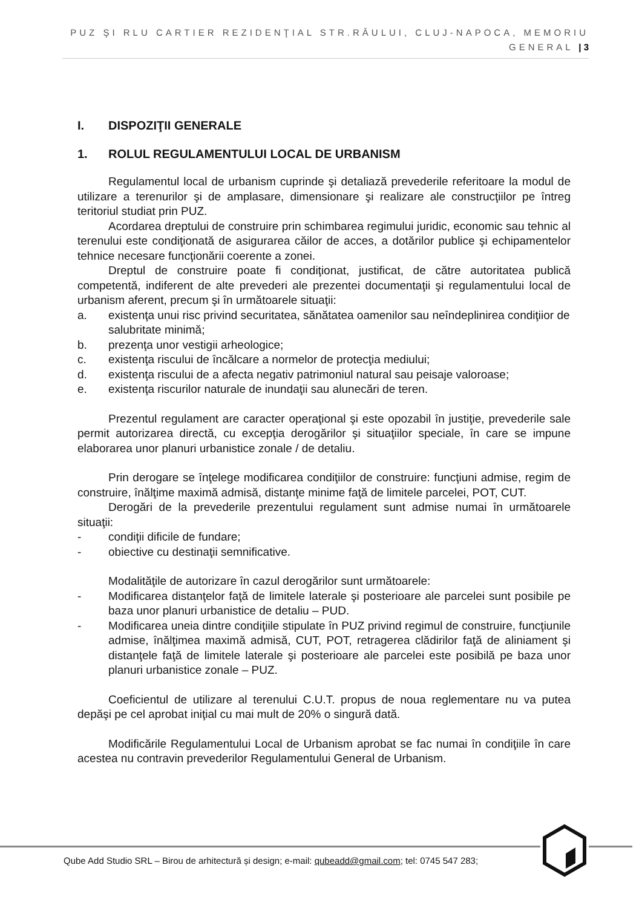PUZ ŞI RLU CARTIER REZIDENŢIAL STR.RÂULUI, CLUJ-NAPOCA, MEMORIU GENERAL | 3
I. DISPOZIŢII GENERALE
1. ROLUL REGULAMENTULUI LOCAL DE URBANISM
Regulamentul local de urbanism cuprinde şi detaliază prevederile referitoare la modul de utilizare a terenurilor şi de amplasare, dimensionare şi realizare ale construcţiilor pe întreg teritoriul studiat prin PUZ.
Acordarea dreptului de construire prin schimbarea regimului juridic, economic sau tehnic al terenului este condiţionată de asigurarea căilor de acces, a dotărilor publice şi echipamentelor tehnice necesare funcţionării coerente a zonei.
Dreptul de construire poate fi condiţionat, justificat, de către autoritatea publică competentă, indiferent de alte prevederi ale prezentei documentaţii şi regulamentului local de urbanism aferent, precum şi în următoarele situaţii:
a. existenţa unui risc privind securitatea, sănătatea oamenilor sau neîndeplinirea condiţiior de salubritate minimă;
b. prezenţa unor vestigii arheologice;
c. existenţa riscului de încălcare a normelor de protecţia mediului;
d. existenţa riscului de a afecta negativ patrimoniul natural sau peisaje valoroase;
e. existenţa riscurilor naturale de inundaţii sau alunecări de teren.
Prezentul regulament are caracter operaţional şi este opozabil în justiţie, prevederile sale permit autorizarea directă, cu excepţia derogărilor şi situaţiilor speciale, în care se impune elaborarea unor planuri urbanistice zonale / de detaliu.
Prin derogare se înţelege modificarea condiţiilor de construire: funcţiuni admise, regim de construire, înălţime maximă admisă, distanţe minime faţă de limitele parcelei, POT, CUT.
Derogări de la prevederile prezentului regulament sunt admise numai în următoarele situaţii:
- condiţii dificile de fundare;
- obiective cu destinaţii semnificative.
Modalităţile de autorizare în cazul derogărilor sunt următoarele:
- Modificarea distanţelor faţă de limitele laterale şi posterioare ale parcelei sunt posibile pe baza unor planuri urbanistice de detaliu – PUD.
- Modificarea uneia dintre condiţiile stipulate în PUZ privind regimul de construire, funcţiunile admise, înălţimea maximă admisă, CUT, POT, retragerea clădirilor faţă de aliniament şi distanţele faţă de limitele laterale şi posterioare ale parcelei este posibilă pe baza unor planuri urbanistice zonale – PUZ.
Coeficientul de utilizare al terenului C.U.T. propus de noua reglementare nu va putea depăşi pe cel aprobat iniţial cu mai mult de 20% o singură dată.
Modificările Regulamentului Local de Urbanism aprobat se fac numai în condiţiile în care acestea nu contravin prevederilor Regulamentului General de Urbanism.
Qube Add Studio SRL – Birou de arhitectură și design; e-mail: qubeadd@gmail.com; tel: 0745 547 283;